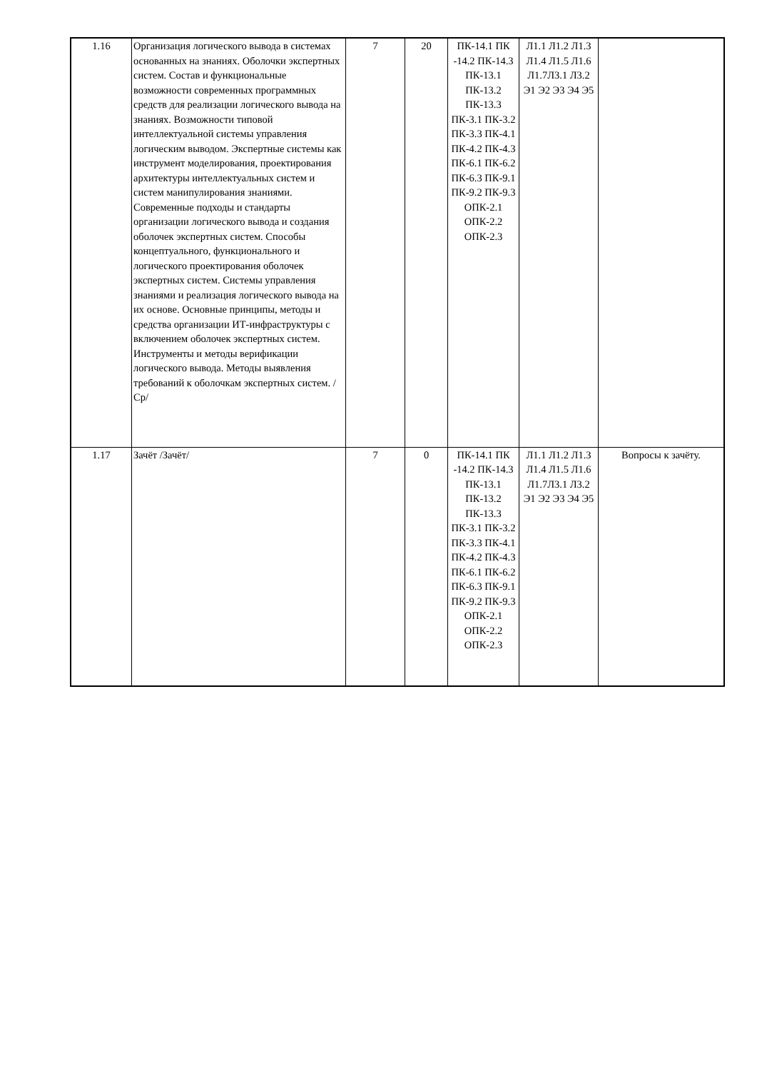| 1.16 | Организация логического вывода в системах основанных на знаниях. Оболочки экспертных систем. Состав и функциональные возможности современных программных средств для реализации логического вывода на знаниях. Возможности типовой интеллектуальной системы управления логическим выводом. Экспертные системы как инструмент моделирования, проектирования архитектуры интеллектуальных систем и систем манипулирования знаниями. Современные подходы и стандарты организации логического вывода и создания оболочек экспертных систем. Способы концептуального, функционального и логического проектирования оболочек экспертных систем. Системы управления знаниями и реализация логического вывода на их основе. Основные принципы, методы и средства организации ИТ-инфраструктуры с включением оболочек экспертных систем. Инструменты и методы верификации логического вывода. Методы выявления требований к оболочкам экспертных систем. /Ср/ | 7 | 20 | ПК-14.1 ПК -14.2 ПК-14.3 ПК-13.1 ПК-13.2 ПК-13.3 ПК-3.1 ПК-3.2 ПК-3.3 ПК-4.1 ПК-4.2 ПК-4.3 ПК-6.1 ПК-6.2 ПК-6.3 ПК-9.1 ПК-9.2 ПК-9.3 ОПК-2.1 ОПК-2.2 ОПК-2.3 | Л1.1 Л1.2 Л1.3 Л1.4 Л1.5 Л1.6 Л1.7Л3.1 Л3.2 Э1 Э2 Э3 Э4 Э5 | |
| 1.17 | Зачёт /Зачёт/ | 7 | 0 | ПК-14.1 ПК -14.2 ПК-14.3 ПК-13.1 ПК-13.2 ПК-13.3 ПК-3.1 ПК-3.2 ПК-3.3 ПК-4.1 ПК-4.2 ПК-4.3 ПК-6.1 ПК-6.2 ПК-6.3 ПК-9.1 ПК-9.2 ПК-9.3 ОПК-2.1 ОПК-2.2 ОПК-2.3 | Л1.1 Л1.2 Л1.3 Л1.4 Л1.5 Л1.6 Л1.7Л3.1 Л3.2 Э1 Э2 Э3 Э4 Э5 | Вопросы к зачёту. |